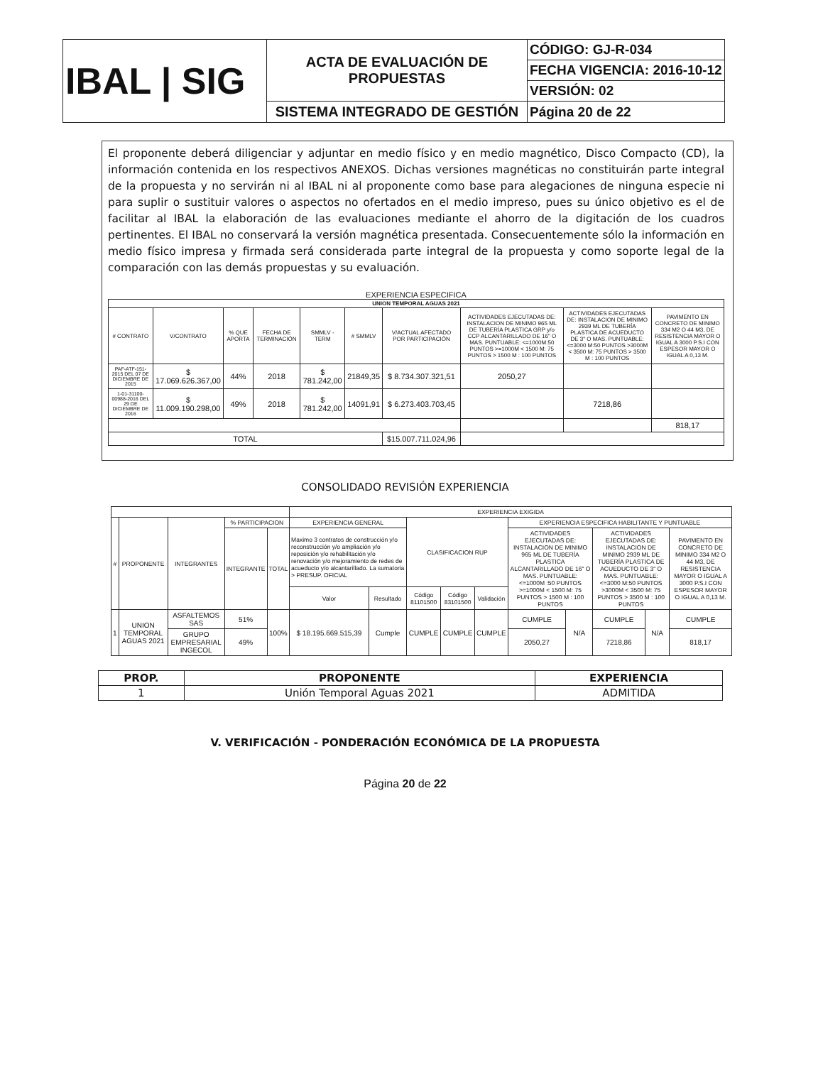| IBAL / SIG | ACTA DE EVALUACIÓN DE PROPUESTAS | CÓDIGO: GJ-R-034 |
| | | FECHA VIGENCIA: 2016-10-12 |
| | | VERSIÓN: 02 |
| | SISTEMA INTEGRADO DE GESTIÓN | Página 20 de 22 |
El proponente deberá diligenciar y adjuntar en medio físico y en medio magnético, Disco Compacto (CD), la información contenida en los respectivos ANEXOS. Dichas versiones magnéticas no constituirán parte integral de la propuesta y no servirán ni al IBAL ni al proponente como base para alegaciones de ninguna especie ni para suplir o sustituir valores o aspectos no ofertados en el medio impreso, pues su único objetivo es el de facilitar al IBAL la elaboración de las evaluaciones mediante el ahorro de la digitación de los cuadros pertinentes. El IBAL no conservará la versión magnética presentada. Consecuentemente sólo la información en medio físico impresa y firmada será considerada parte integral de la propuesta y como soporte legal de la comparación con las demás propuestas y su evaluación.
EXPERIENCIA ESPECIFICA
| UNION TEMPORAL AGUAS 2021 | | | | | | | | | |
| --- | --- | --- | --- | --- | --- | --- | --- | --- | --- |
| # CONTRATO | V/CONTRATO | % QUE APORTA | FECHA DE TERMINACIÓN | SMMLV - TERM | # SMMLV | V/ACTUAL AFECTADO POR PARTICIPACIÓN | ACTIVIDADES EJECUTADAS DE: INSTALACION DE MINIMO 965 ML DE TUBERÍA PLASTICA GRP y/o CCP ALCANTARILLADO DE 16" O MAS. PUNTUABLE: <=1000M:50 PUNTOS >=1000M < 1500 M: 75 PUNTOS > 1500 M : 100 PUNTOS | ACTIVIDADES EJECUTADAS DE: INSTALACION DE MINIMO 2939 ML DE TUBERÍA PLASTICA DE ACUEDUCTO DE 3" O MAS. PUNTUABLE: <=3000 M:50 PUNTOS >3000M < 3500 M: 75 PUNTOS > 3500 M : 100 PUNTOS | PAVIMENTO EN CONCRETO DE MINIMO 334 M2 O 44 M3, DE RESISTENCIA MAYOR O IGUAL A 3000 P.S.I CON ESPESOR MAYOR O IGUAL A 0,13 M. |
| PAF-ATF-151-2015 DEL 07 DE DICIEMBRE DE 2015 | $ 17.069.626.367,00 | 44% | 2018 | $ 781.242,00 | 21849,35 | $ 8.734.307.321,51 | 2050,27 | | |
| 1-01-31100-00988-2016 DEL 29 DE DICIEMBRE DE 2016 | $ 11.009.190.298,00 | 49% | 2018 | $ 781.242,00 | 14091,91 | $ 6.273.403.703,45 | | 7218,86 | |
| | | | | | | | | | 818,17 |
| TOTAL | | | | | | $15.007.711.024,96 | | | |
CONSOLIDADO REVISIÓN EXPERIENCIA
| | | | | | EXPERIENCIA EXIGIDA | | | | | | | | | |
| # | PROPONENTE | INTEGRANTES | % PARTICIPACION | | EXPERIENCIA GENERAL | | CLASIFICACION RUP | | | EXPERIENCIA ESPECIFICA HABILITANTE Y PUNTUABLE | | | | |
| | | | INTEGRANTE | TOTAL | Maximo 3 contratos de construcción y/o reconstrucción y/o ampliación y/o reposición y/o rehabilitación y/o renovación y/o mejoramiento de redes de acueducto y/o alcantarillado. La sumatoria > PRESUP. OFICIAL | | | | | ACTIVIDADES EJECUTADAS DE: INSTALACION DE MINIMO 965 ML DE TUBERÍA PLASTICA ALCANTARILLADO DE 16" O MAS. PUNTUABLE: <=1000M :50 PUNTOS >=1000M < 1500 M: 75 PUNTOS > 1500 M : 100 PUNTOS | | ACTIVIDADES EJECUTADAS DE: INSTALACION DE MINIMO 2939 ML DE TUBERÍA PLASTICA DE ACUEDUCTO DE 3" O MAS. PUNTUABLE: <=3000 M:50 PUNTOS >3000M < 3500 M: 75 PUNTOS > 3500 M : 100 PUNTOS | | PAVIMENTO EN CONCRETO DE MINIMO 334 M2 O 44 M3, DE RESISTENCIA MAYOR O IGUAL A 3000 P.S.I CON ESPESOR MAYOR O IGUAL A 0,13 M. |
| | | | | | Valor | Resultado | Código 81101500 | Código 83101500 | Validación | | | | | |
| 1 | UNION TEMPORAL AGUAS 2021 | ASFALTEMOS SAS | 51% | 100% | $ 18.195.669.515,39 | Cumple | CUMPLE | CUMPLE | CUMPLE | CUMPLE | N/A | CUMPLE | N/A | CUMPLE |
| | | GRUPO EMPRESARIAL INGECOL | 49% | | | | | | | 2050,27 | | 7218,86 | | 818,17 |
| PROP. | PROPONENTE | EXPERIENCIA |
| --- | --- | --- |
| 1 | Unión Temporal Aguas 2021 | ADMITIDA |
V. VERIFICACIÓN - PONDERACIÓN ECONÓMICA DE LA PROPUESTA
Página 20 de 22